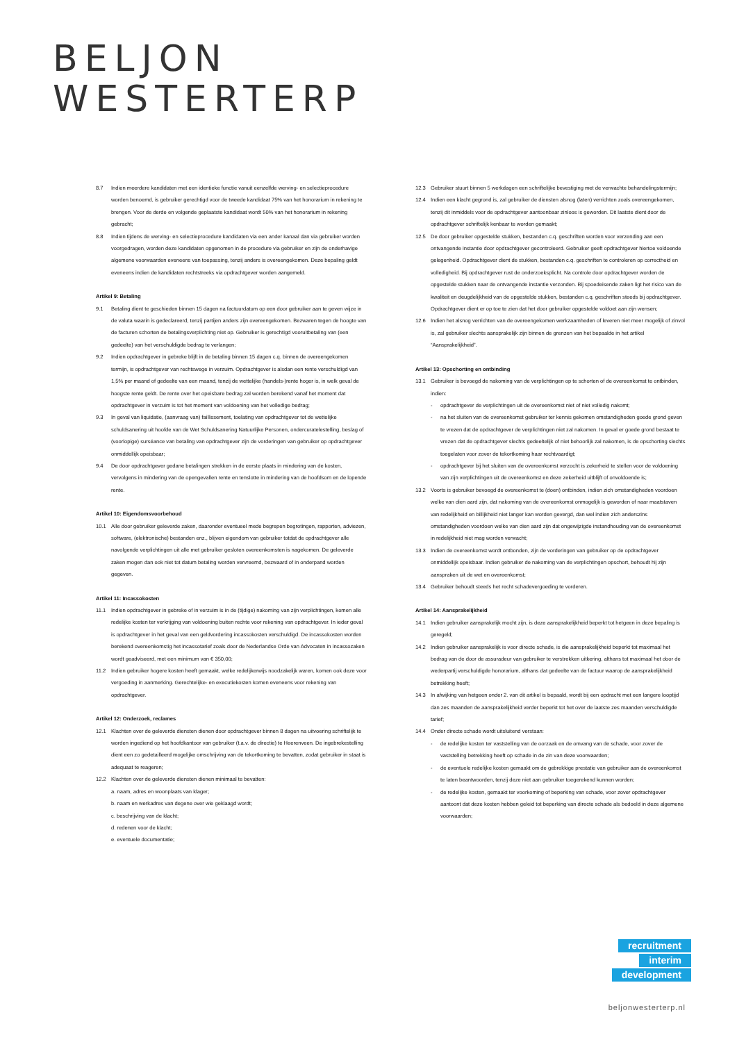BELJON
WESTERTERP
8.7 Indien meerdere kandidaten met een identieke functie vanuit eenzelfde werving- en selectieprocedure worden benoemd, is gebruiker gerechtigd voor de tweede kandidaat 75% van het honorarium in rekening te brengen. Voor de derde en volgende geplaatste kandidaat wordt 50% van het honorarium in rekening gebracht;
8.8 Indien tijdens de werving- en selectieprocedure kandidaten via een ander kanaal dan via gebruiker worden voorgedragen, worden deze kandidaten opgenomen in de procedure via gebruiker en zijn de onderhavige algemene voorwaarden eveneens van toepassing, tenzij anders is overeengekomen. Deze bepaling geldt eveneens indien de kandidaten rechtstreeks via opdrachtgever worden aangemeld.
Artikel 9: Betaling
9.1 Betaling dient te geschieden binnen 15 dagen na factuurdatum op een door gebruiker aan te geven wijze in de valuta waarin is gedeclareerd, tenzij partijen anders zijn overeengekomen. Bezwaren tegen de hoogte van de facturen schorten de betalingsverplichting niet op. Gebruiker is gerechtigd vooruitbetaling van (een gedeelte) van het verschuldigde bedrag te verlangen;
9.2 Indien opdrachtgever in gebreke blijft in de betaling binnen 15 dagen c.q. binnen de overeengekomen termijn, is opdrachtgever van rechtswege in verzuim. Opdrachtgever is alsdan een rente verschuldigd van 1,5% per maand of gedeelte van een maand, tenzij de wettelijke (handels-)rente hoger is, in welk geval de hoogste rente geldt. De rente over het opeisbare bedrag zal worden berekend vanaf het moment dat opdrachtgever in verzuim is tot het moment van voldoening van het volledige bedrag;
9.3 In geval van liquidatie, (aanvraag van) faillissement, toelating van opdrachtgever tot de wettelijke schuldsanering uit hoofde van de Wet Schuldsanering Natuurlijke Personen, ondercuratelestelling, beslag of (voorlopige) surséance van betaling van opdrachtgever zijn de vorderingen van gebruiker op opdrachtgever onmiddellijk opeisbaar;
9.4 De door opdrachtgever gedane betalingen strekken in de eerste plaats in mindering van de kosten, vervolgens in mindering van de opengevallen rente en tenslotte in mindering van de hoofdsom en de lopende rente.
Artikel 10: Eigendomsvoorbehoud
10.1 Alle door gebruiker geleverde zaken, daaronder eventueel mede begrepen begrotingen, rapporten, adviezen, software, (elektronische) bestanden enz., blijven eigendom van gebruiker totdat de opdrachtgever alle navolgende verplichtingen uit alle met gebruiker gesloten overeenkomsten is nagekomen. De geleverde zaken mogen dan ook niet tot datum betaling worden vervreemd, bezwaard of in onderpand worden gegeven.
Artikel 11: Incassokosten
11.1 Indien opdrachtgever in gebreke of in verzuim is in de (tijdige) nakoming van zijn verplichtingen, komen alle redelijke kosten ter verkrijging van voldoening buiten rechte voor rekening van opdrachtgever. In ieder geval is opdrachtgever in het geval van een geldvordering incassokosten verschuldigd. De incassokosten worden berekend overeenkomstig het incassotarief zoals door de Nederlandse Orde van Advocaten in incassozaken wordt geadviseerd, met een minimum van € 350,00;
11.2 Indien gebruiker hogere kosten heeft gemaakt, welke redelijkerwijs noodzakelijk waren, komen ook deze voor vergoeding in aanmerking. Gerechtelijke- en executiekosten komen eveneens voor rekening van opdrachtgever.
Artikel 12: Onderzoek, reclames
12.1 Klachten over de geleverde diensten dienen door opdrachtgever binnen 8 dagen na uitvoering schriftelijk te worden ingediend op het hoofdkantoor van gebruiker (t.a.v. de directie) te Heerenveen. De ingebrekestelling dient een zo gedetailleerd mogelijke omschrijving van de tekortkoming te bevatten, zodat gebruiker in staat is adequaat te reageren;
12.2 Klachten over de geleverde diensten dienen minimaal te bevatten:
a. naam, adres en woonplaats van klager;
b. naam en werkadres van degene over wie geklaagd wordt;
c. beschrijving van de klacht;
d. redenen voor de klacht;
e. eventuele documentatie;
12.3 Gebruiker stuurt binnen 5 werkdagen een schriftelijke bevestiging met de verwachte behandelingstermijn;
12.4 Indien een klacht gegrond is, zal gebruiker de diensten alsnog (laten) verrichten zoals overeengekomen, tenzij dit inmiddels voor de opdrachtgever aantoonbaar zinloos is geworden. Dit laatste dient door de opdrachtgever schriftelijk kenbaar te worden gemaakt;
12.5 De door gebruiker opgestelde stukken, bestanden c.q. geschriften worden voor verzending aan een ontvangende instantie door opdrachtgever gecontroleerd. Gebruiker geeft opdrachtgever hiertoe voldoende gelegenheid. Opdrachtgever dient de stukken, bestanden c.q. geschriften te controleren op correctheid en volledigheid. Bij opdrachtgever rust de onderzoeksplicht. Na controle door opdrachtgever worden de opgestelde stukken naar de ontvangende instantie verzonden. Bij spoedeisende zaken ligt het risico van de kwaliteit en deugdelijkheid van de opgestelde stukken, bestanden c.q. geschriften steeds bij opdrachtgever. Opdrachtgever dient er op toe te zien dat het door gebruiker opgestelde voldoet aan zijn wensen;
12.6 Indien het alsnog verrichten van de overeengekomen werkzaamheden of leveren niet meer mogelijk of zinvol is, zal gebruiker slechts aansprakelijk zijn binnen de grenzen van het bepaalde in het artikel “Aansprakelijkheid”.
Artikel 13: Opschorting en ontbinding
13.1 Gebruiker is bevoegd de nakoming van de verplichtingen op te schorten of de overeenkomst te ontbinden, indien:
- opdrachtgever de verplichtingen uit de overeenkomst niet of niet volledig nakomt;
- na het sluiten van de overeenkomst gebruiker ter kennis gekomen omstandigheden goede grond geven te vrezen dat de opdrachtgever de verplichtingen niet zal nakomen. In geval er goede grond bestaat te vrezen dat de opdrachtgever slechts gedeeltelijk of niet behoorlijk zal nakomen, is de opschorting slechts toegelaten voor zover de tekortkoming haar rechtvaardigt;
- opdrachtgever bij het sluiten van de overeenkomst verzocht is zekerheid te stellen voor de voldoening van zijn verplichtingen uit de overeenkomst en deze zekerheid uitblijft of onvoldoende is;
13.2 Voorts is gebruiker bevoegd de overeenkomst te (doen) ontbinden, indien zich omstandigheden voordoen welke van dien aard zijn, dat nakoming van de overeenkomst onmogelijk is geworden of naar maatstaven van redelijkheid en billijkheid niet langer kan worden gevergd, dan wel indien zich anderszins omstandigheden voordoen welke van dien aard zijn dat ongewijzigde instandhouding van de overeenkomst in redelijkheid niet mag worden verwacht;
13.3 Indien de overeenkomst wordt ontbonden, zijn de vorderingen van gebruiker op de opdrachtgever onmiddellijk opeisbaar. Indien gebruiker de nakoming van de verplichtingen opschort, behoudt hij zijn aanspraken uit de wet en overeenkomst;
13.4 Gebruiker behoudt steeds het recht schadevergoeding te vorderen.
Artikel 14: Aansprakelijkheid
14.1 Indien gebruiker aansprakelijk mocht zijn, is deze aansprakelijkheid beperkt tot hetgeen in deze bepaling is geregeld;
14.2 Indien gebruiker aansprakelijk is voor directe schade, is die aansprakelijkheid beperkt tot maximaal het bedrag van de door de assuradeur van gebruiker te verstrekken uitkering, althans tot maximaal het door de wederpartij verschuldigde honorarium, althans dat gedeelte van de factuur waarop de aansprakelijkheid betrekking heeft;
14.3 In afwijking van hetgeen onder 2. van dit artikel is bepaald, wordt bij een opdracht met een langere looptijd dan zes maanden de aansprakelijkheid verder beperkt tot het over de laatste zes maanden verschuldigde tarief;
14.4 Onder directe schade wordt uitsluitend verstaan:
- de redelijke kosten ter vaststelling van de oorzaak en de omvang van de schade, voor zover de vaststelling betrekking heeft op schade in de zin van deze voorwaarden;
- de eventuele redelijke kosten gemaakt om de gebrekkige prestatie van gebruiker aan de overeenkomst te laten beantwoorden, tenzij deze niet aan gebruiker toegerekend kunnen worden;
- de redelijke kosten, gemaakt ter voorkoming of beperking van schade, voor zover opdrachtgever aantoont dat deze kosten hebben geleid tot beperking van directe schade als bedoeld in deze algemene voorwaarden;
recruitment
interim
development
beljonwesterterp.nl